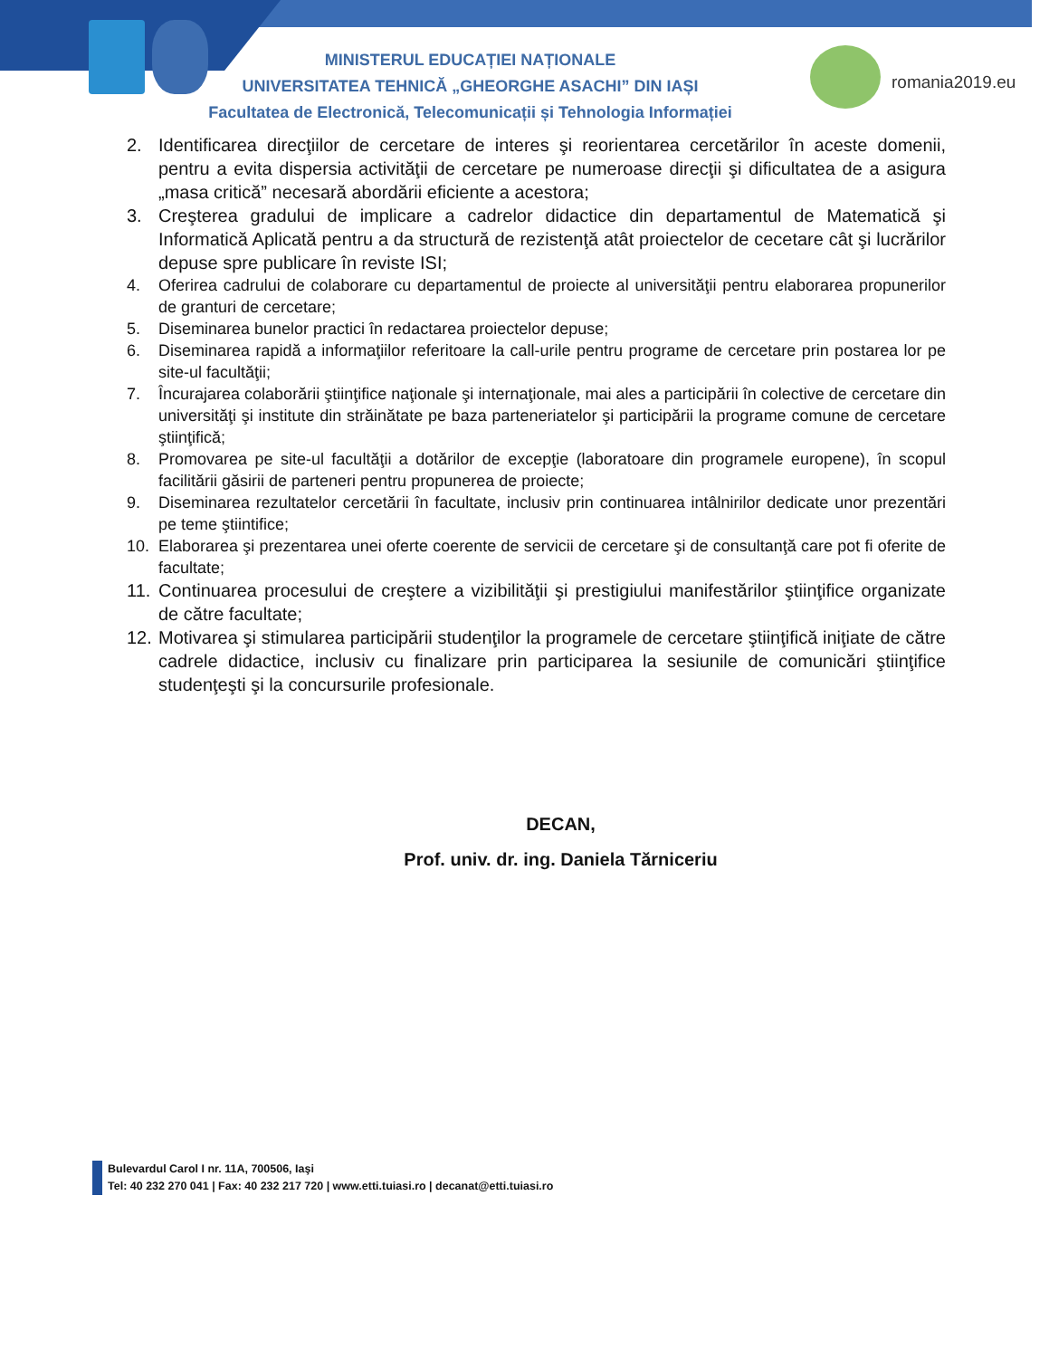romania2019.eu
MINISTERUL EDUCAȚIEI NAȚIONALE
UNIVERSITATEA TEHNICĂ „GHEORGHE ASACHI” DIN IAȘI
Facultatea de Electronică, Telecomunicații și Tehnologia Informației
2. Identificarea direcţiilor de cercetare de interes şi reorientarea cercetărilor în aceste domenii, pentru a evita dispersia activităţii de cercetare pe numeroase direcţii şi dificultatea de a asigura „masa critică” necesară abordării eficiente a acestora;
3. Creşterea gradului de implicare a cadrelor didactice din departamentul de Matematică şi Informatică Aplicată pentru a da structură de rezistenţă atât proiectelor de cecetare cât şi lucrărilor depuse spre publicare în reviste ISI;
4. Oferirea cadrului de colaborare cu departamentul de proiecte al universităţii pentru elaborarea propunerilor de granturi de cercetare;
5. Diseminarea bunelor practici în redactarea proiectelor depuse;
6. Diseminarea rapidă a informaţiilor referitoare la call-urile pentru programe de cercetare prin postarea lor pe site-ul facultăţii;
7. Încurajarea colaborării ştiinţifice naţionale şi internaţionale, mai ales a participării în colective de cercetare din universităţi şi institute din străinătate pe baza parteneriatelor şi participării la programe comune de cercetare ştiinţifică;
8. Promovarea pe site-ul facultăţii a dotărilor de excepţie (laboratoare din programele europene), în scopul facilitării găsirii de parteneri pentru propunerea de proiecte;
9. Diseminarea rezultatelor cercetării în facultate, inclusiv prin continuarea intâlnirilor dedicate unor prezentări pe teme ştiintifice;
10. Elaborarea şi prezentarea unei oferte coerente de servicii de cercetare şi de consultanţă care pot fi oferite de facultate;
11. Continuarea procesului de creştere a vizibilităţii şi prestigiului manifestărilor ştiinţifice organizate de către facultate;
12. Motivarea şi stimularea participării studenţilor la programele de cercetare ştiinţifică iniţiate de către cadrele didactice, inclusiv cu finalizare prin participarea la sesiunile de comunicări ştiinţifice studenţeşti şi la concursurile profesionale.
DECAN,
Prof. univ. dr. ing. Daniela Tărniceriu
Bulevardul Carol I nr. 11A, 700506, Iaşi
Tel: 40 232 270 041 | Fax: 40 232 217 720 | www.etti.tuiasi.ro | decanat@etti.tuiasi.ro